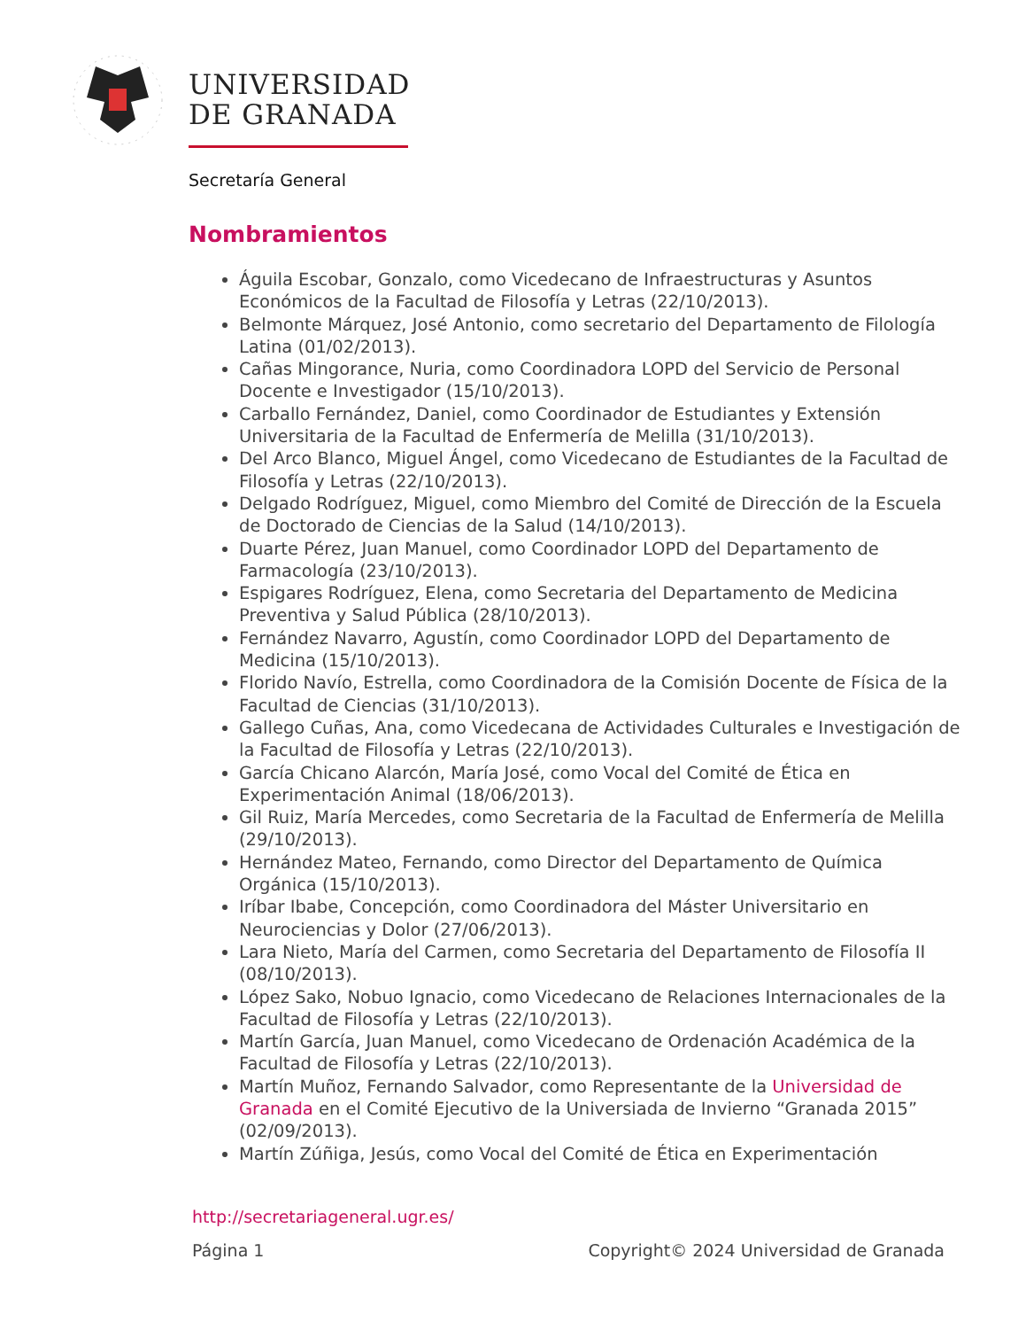UNIVERSIDAD
DE GRANADA
Secretaría General
Nombramientos
Águila Escobar, Gonzalo, como Vicedecano de Infraestructuras y Asuntos Económicos de la Facultad de Filosofía y Letras (22/10/2013).
Belmonte Márquez, José Antonio, como secretario del Departamento de Filología Latina (01/02/2013).
Cañas Mingorance, Nuria, como Coordinadora LOPD del Servicio de Personal Docente e Investigador (15/10/2013).
Carballo Fernández, Daniel, como Coordinador de Estudiantes y Extensión Universitaria de la Facultad de Enfermería de Melilla (31/10/2013).
Del Arco Blanco, Miguel Ángel, como Vicedecano de Estudiantes de la Facultad de Filosofía y Letras (22/10/2013).
Delgado Rodríguez, Miguel, como Miembro del Comité de Dirección de la Escuela de Doctorado de Ciencias de la Salud (14/10/2013).
Duarte Pérez, Juan Manuel, como Coordinador LOPD del Departamento de Farmacología (23/10/2013).
Espigares Rodríguez, Elena, como Secretaria del Departamento de Medicina Preventiva y Salud Pública (28/10/2013).
Fernández Navarro, Agustín, como Coordinador LOPD del Departamento de Medicina (15/10/2013).
Florido Navío, Estrella, como Coordinadora de la Comisión Docente de Física de la Facultad de Ciencias (31/10/2013).
Gallego Cuñas, Ana, como Vicedecana de Actividades Culturales e Investigación de la Facultad de Filosofía y Letras (22/10/2013).
García Chicano Alarcón, María José, como Vocal del Comité de Ética en Experimentación Animal (18/06/2013).
Gil Ruiz, María Mercedes, como Secretaria de la Facultad de Enfermería de Melilla (29/10/2013).
Hernández Mateo, Fernando, como Director del Departamento de Química Orgánica (15/10/2013).
Iríbar Ibabe, Concepción, como Coordinadora del Máster Universitario en Neurociencias y Dolor (27/06/2013).
Lara Nieto, María del Carmen, como Secretaria del Departamento de Filosofía II (08/10/2013).
López Sako, Nobuo Ignacio, como Vicedecano de Relaciones Internacionales de la Facultad de Filosofía y Letras (22/10/2013).
Martín García, Juan Manuel, como Vicedecano de Ordenación Académica de la Facultad de Filosofía y Letras (22/10/2013).
Martín Muñoz, Fernando Salvador, como Representante de la Universidad de Granada en el Comité Ejecutivo de la Universiada de Invierno “Granada 2015” (02/09/2013).
Martín Zúñiga, Jesús, como Vocal del Comité de Ética en Experimentación
http://secretariageneral.ugr.es/
Página 1 Copyright© 2024 Universidad de Granada